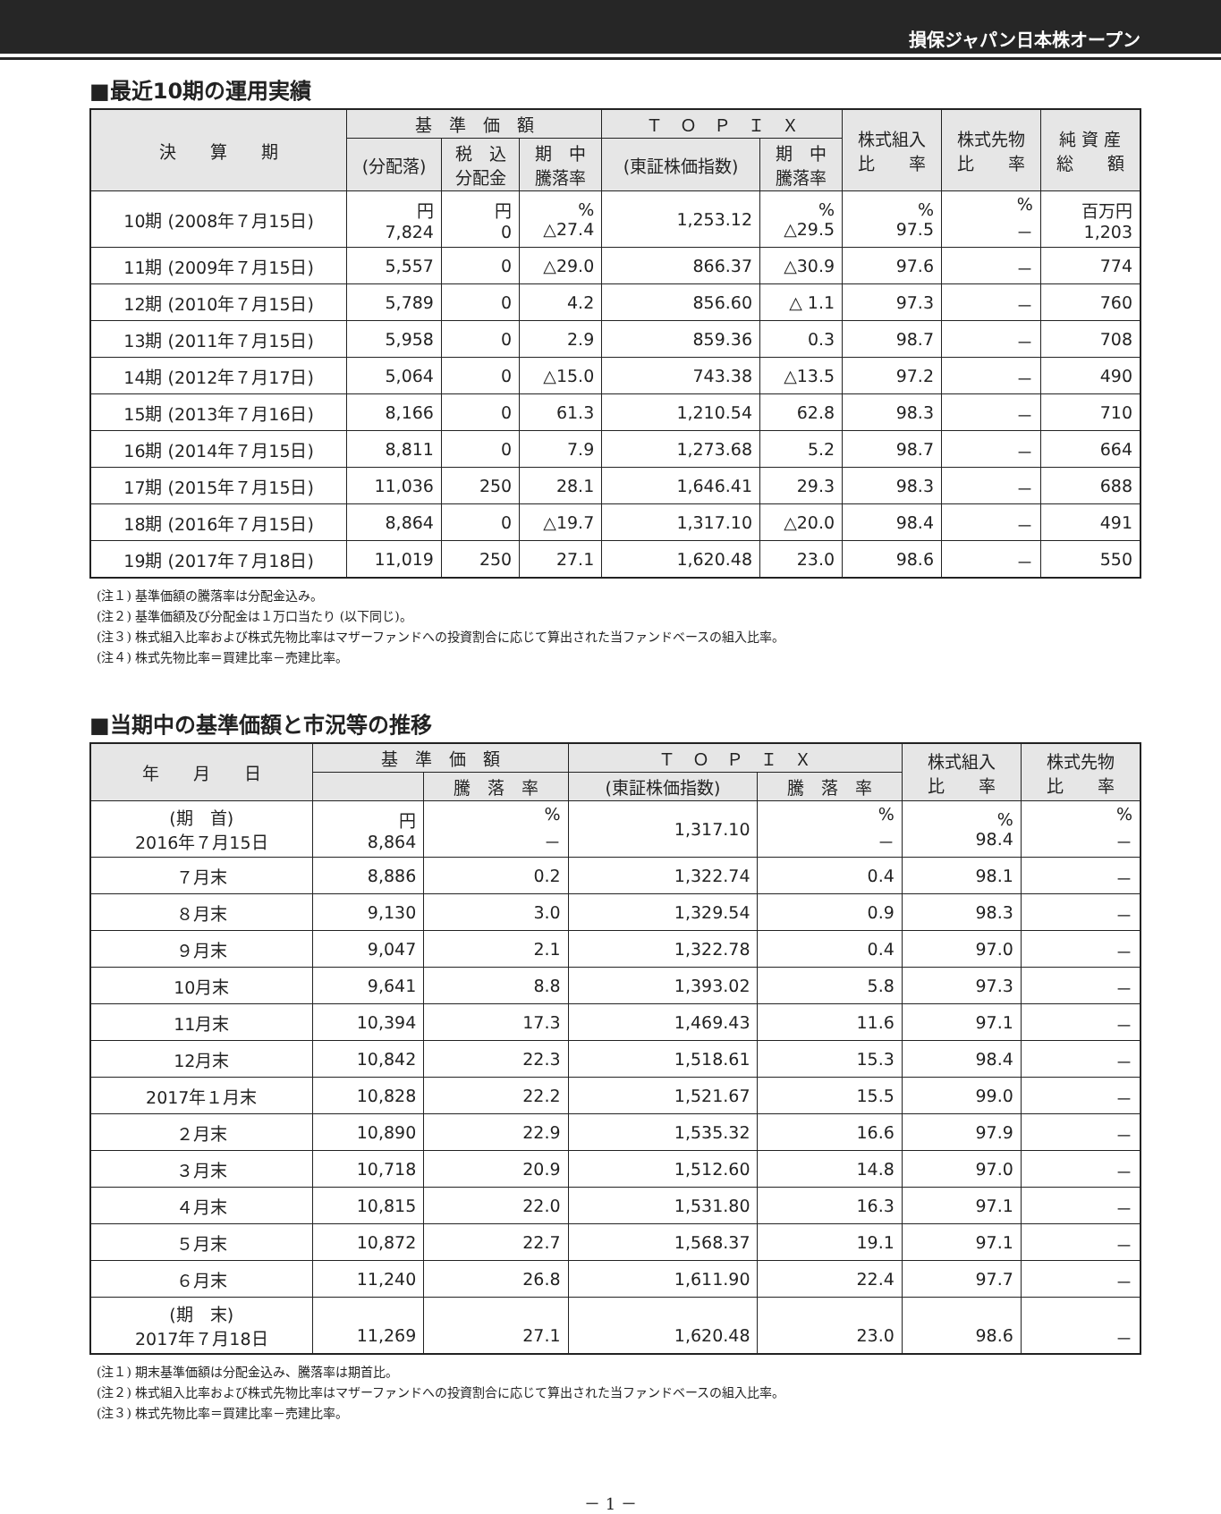損保ジャパン日本株オープン
■最近10期の運用実績
| 決 算 期 | 基 準 価 額 | | | Ｔ Ｏ Ｐ Ｉ Ｘ | | 株式組入 比 率 | 株式先物 比 率 | 純 資 産 総 額 |
| --- | --- | --- | --- | --- | --- | --- | --- | --- |
| | (分配落) | 税 込 分配金 | 期 中 騰落率 | (東証株価指数) | 期 中 騰落率 | | | |
| 10期 (2008年７月15日) | 円 7,824 | 円 0 | % △27.4 | 1,253.12 | % △29.5 | % 97.5 | % － | 百万円 1,203 |
| 11期 (2009年７月15日) | 5,557 | 0 | △29.0 | 866.37 | △30.9 | 97.6 | － | 774 |
| 12期 (2010年７月15日) | 5,789 | 0 | 4.2 | 856.60 | △ 1.1 | 97.3 | － | 760 |
| 13期 (2011年７月15日) | 5,958 | 0 | 2.9 | 859.36 | 0.3 | 98.7 | － | 708 |
| 14期 (2012年７月17日) | 5,064 | 0 | △15.0 | 743.38 | △13.5 | 97.2 | － | 490 |
| 15期 (2013年７月16日) | 8,166 | 0 | 61.3 | 1,210.54 | 62.8 | 98.3 | － | 710 |
| 16期 (2014年７月15日) | 8,811 | 0 | 7.9 | 1,273.68 | 5.2 | 98.7 | － | 664 |
| 17期 (2015年７月15日) | 11,036 | 250 | 28.1 | 1,646.41 | 29.3 | 98.3 | － | 688 |
| 18期 (2016年７月15日) | 8,864 | 0 | △19.7 | 1,317.10 | △20.0 | 98.4 | － | 491 |
| 19期 (2017年７月18日) | 11,019 | 250 | 27.1 | 1,620.48 | 23.0 | 98.6 | － | 550 |
(注１) 基準価額の騰落率は分配金込み。
(注２) 基準価額及び分配金は１万口当たり (以下同じ)。
(注３) 株式組入比率および株式先物比率はマザーファンドへの投資割合に応じて算出された当ファンドベースの組入比率。
(注４) 株式先物比率＝買建比率－売建比率。
■当期中の基準価額と市況等の推移
| 年 月 日 | 基 準 価 額 | | Ｔ Ｏ Ｐ Ｉ Ｘ | | 株式組入 比 率 | 株式先物 比 率 |
| --- | --- | --- | --- | --- | --- | --- |
| | | 騰 落 率 | (東証株価指数) | 騰 落 率 | | |
| (期 首) 2016年７月15日 | 円 8,864 | % － | 1,317.10 | % － | % 98.4 | % － |
| ７月末 | 8,886 | 0.2 | 1,322.74 | 0.4 | 98.1 | － |
| ８月末 | 9,130 | 3.0 | 1,329.54 | 0.9 | 98.3 | － |
| ９月末 | 9,047 | 2.1 | 1,322.78 | 0.4 | 97.0 | － |
| 10月末 | 9,641 | 8.8 | 1,393.02 | 5.8 | 97.3 | － |
| 11月末 | 10,394 | 17.3 | 1,469.43 | 11.6 | 97.1 | － |
| 12月末 | 10,842 | 22.3 | 1,518.61 | 15.3 | 98.4 | － |
| 2017年１月末 | 10,828 | 22.2 | 1,521.67 | 15.5 | 99.0 | － |
| ２月末 | 10,890 | 22.9 | 1,535.32 | 16.6 | 97.9 | － |
| ３月末 | 10,718 | 20.9 | 1,512.60 | 14.8 | 97.0 | － |
| ４月末 | 10,815 | 22.0 | 1,531.80 | 16.3 | 97.1 | － |
| ５月末 | 10,872 | 22.7 | 1,568.37 | 19.1 | 97.1 | － |
| ６月末 | 11,240 | 26.8 | 1,611.90 | 22.4 | 97.7 | － |
| (期 末) 2017年７月18日 | 11,269 | 27.1 | 1,620.48 | 23.0 | 98.6 | － |
(注１) 期末基準価額は分配金込み、騰落率は期首比。
(注２) 株式組入比率および株式先物比率はマザーファンドへの投資割合に応じて算出された当ファンドベースの組入比率。
(注３) 株式先物比率＝買建比率－売建比率。
－ 1 －